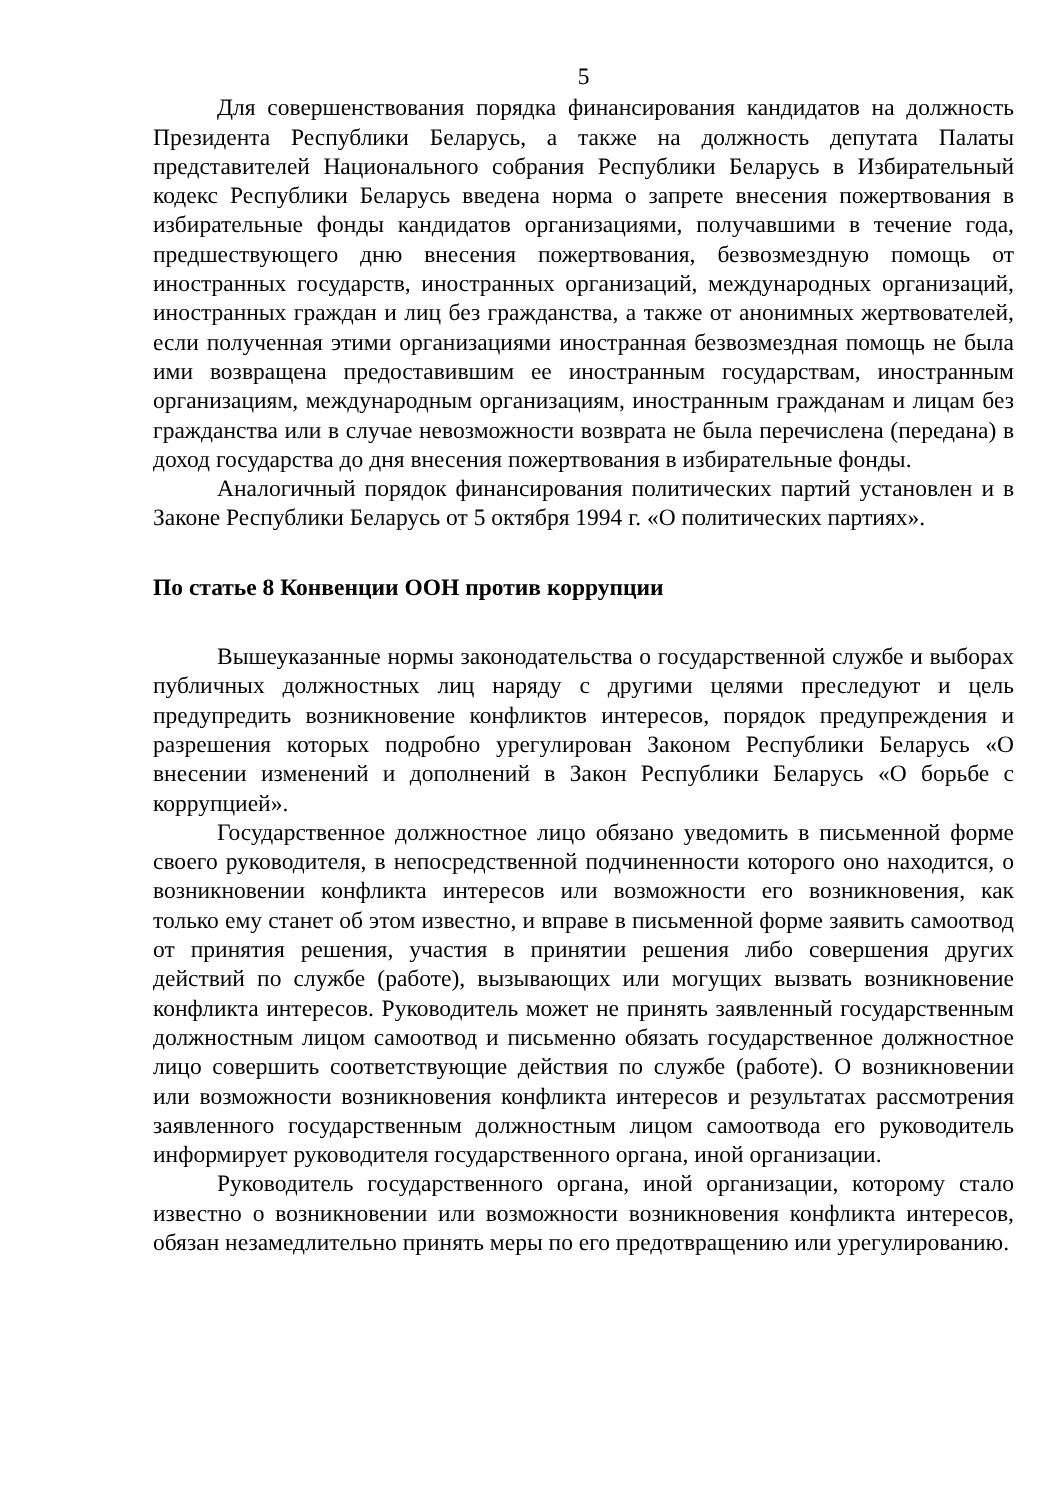5
Для совершенствования порядка финансирования кандидатов на должность Президента Республики Беларусь, а также на должность депутата Палаты представителей Национального собрания Республики Беларусь в Избирательный кодекс Республики Беларусь введена норма о запрете внесения пожертвования в избирательные фонды кандидатов организациями, получавшими в течение года, предшествующего дню внесения пожертвования, безвозмездную помощь от иностранных государств, иностранных организаций, международных организаций, иностранных граждан и лиц без гражданства, а также от анонимных жертвователей, если полученная этими организациями иностранная безвозмездная помощь не была ими возвращена предоставившим ее иностранным государствам, иностранным организациям, международным организациям, иностранным гражданам и лицам без гражданства или в случае невозможности возврата не была перечислена (передана) в доход государства до дня внесения пожертвования в избирательные фонды.
Аналогичный порядок финансирования политических партий установлен и в Законе Республики Беларусь от 5 октября 1994 г. «О политических партиях».
По статье 8 Конвенции ООН против коррупции
Вышеуказанные нормы законодательства о государственной службе и выборах публичных должностных лиц наряду с другими целями преследуют и цель предупредить возникновение конфликтов интересов, порядок предупреждения и разрешения которых подробно урегулирован Законом Республики Беларусь «О внесении изменений и дополнений в Закон Республики Беларусь «О борьбе с коррупцией».
Государственное должностное лицо обязано уведомить в письменной форме своего руководителя, в непосредственной подчиненности которого оно находится, о возникновении конфликта интересов или возможности его возникновения, как только ему станет об этом известно, и вправе в письменной форме заявить самоотвод от принятия решения, участия в принятии решения либо совершения других действий по службе (работе), вызывающих или могущих вызвать возникновение конфликта интересов. Руководитель может не принять заявленный государственным должностным лицом самоотвод и письменно обязать государственное должностное лицо совершить соответствующие действия по службе (работе). О возникновении или возможности возникновения конфликта интересов и результатах рассмотрения заявленного государственным должностным лицом самоотвода его руководитель информирует руководителя государственного органа, иной организации.
Руководитель государственного органа, иной организации, которому стало известно о возникновении или возможности возникновения конфликта интересов, обязан незамедлительно принять меры по его предотвращению или урегулированию.